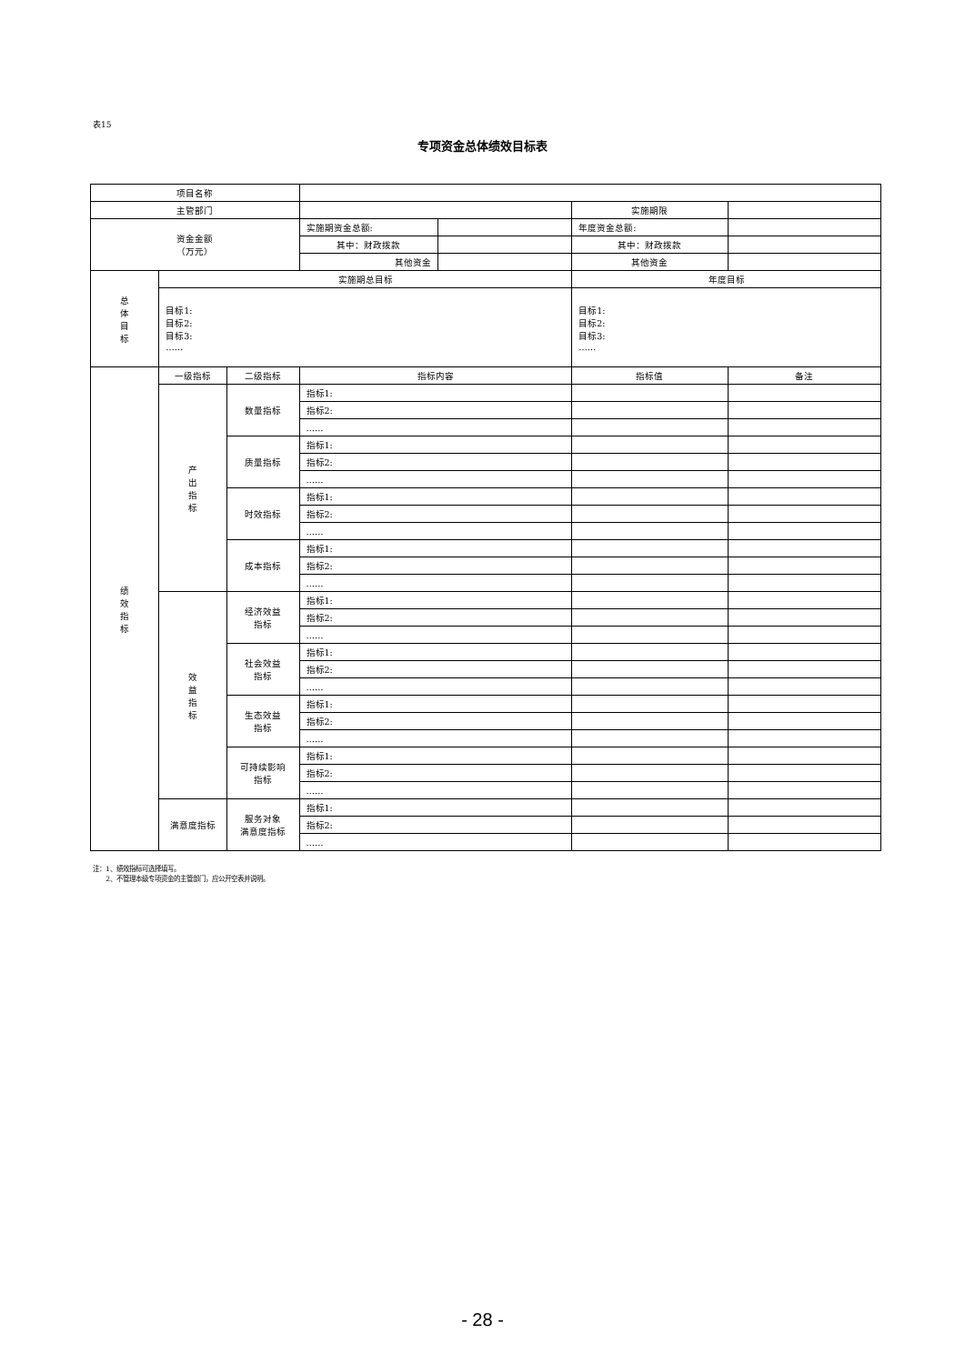表15
专项资金总体绩效目标表
| 项目名称 | | | | | | |
| 主管部门 | | | | | 实施期限 | |
| 资金金额 （万元） | | | 实施期资金总额: | | 年度资金总额: | |
| | | | 其中：财政拨款 | | 其中：财政拨款 | |
| | | | 其他资金 | | 其他资金 | |
| 总 体 目 标 | 实施期总目标 | | | | 年度目标 | |
| | 目标1: 目标2: 目标3: …… | | | | 目标1: 目标2: 目标3: …… | |
| 绩 效 指 标 | 一级指标 | 二级指标 | 指标内容 | | 指标值 | 备注 |
| | 产 出 指 标 | 数量指标 | 指标1: | | | |
| | | | 指标2: | | | |
| | | | …… | | | |
| | | 质量指标 | 指标1: | | | |
| | | | 指标2: | | | |
| | | | …… | | | |
| | | 时效指标 | 指标1: | | | |
| | | | 指标2: | | | |
| | | | …… | | | |
| | | 成本指标 | 指标1: | | | |
| | | | 指标2: | | | |
| | | | …… | | | |
| | 效 益 指 标 | 经济效益 指标 | 指标1: | | | |
| | | | 指标2: | | | |
| | | | …… | | | |
| | | 社会效益 指标 | 指标1: | | | |
| | | | 指标2: | | | |
| | | | …… | | | |
| | | 生态效益 指标 | 指标1: | | | |
| | | | 指标2: | | | |
| | | | …… | | | |
| | | 可持续影响 指标 | 指标1: | | | |
| | | | 指标2: | | | |
| | | | …… | | | |
| | 满意度指标 | 服务对象 满意度指标 | 指标1: | | | |
| | | | 指标2: | | | |
| | | | …… | | | |
注：1、绩效指标可选择填写。
2、不管理本级专项资金的主管部门，应公开空表并说明。
- 28 -